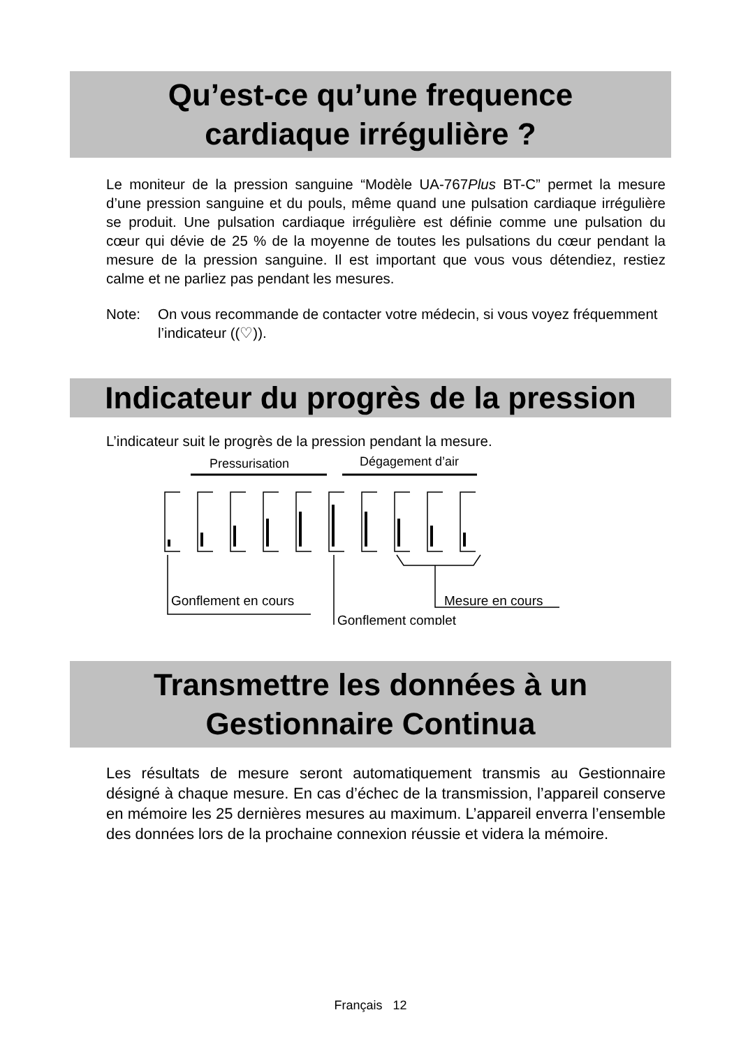Qu’est-ce qu’une frequence
cardiaque irrégulière ?
Le moniteur de la pression sanguine “Modèle UA-767Plus BT-C” permet la mesure d’une pression sanguine et du pouls, même quand une pulsation cardiaque irrégulière se produit. Une pulsation cardiaque irrégulière est définie comme une pulsation du cœur qui dévie de 25 % de la moyenne de toutes les pulsations du cœur pendant la mesure de la pression sanguine. Il est important que vous vous détendiez, restiez calme et ne parliez pas pendant les mesures.
Note: On vous recommande de contacter votre médecin, si vous voyez fréquemment l’indicateur ((♡)).
Indicateur du progrès de la pression
L’indicateur suit le progrès de la pression pendant la mesure.
Pressurisation
Dégagement d’air
Gonflement en cours
Mesure en cours
Gonflement complet
Transmettre les données à un
Gestionnaire Continua
Les résultats de mesure seront automatiquement transmis au Gestionnaire désigné à chaque mesure. En cas d’échec de la transmission, l’appareil conserve en mémoire les 25 dernières mesures au maximum. L’appareil enverra l’ensemble des données lors de la prochaine connexion réussie et videra la mémoire.
Français 12